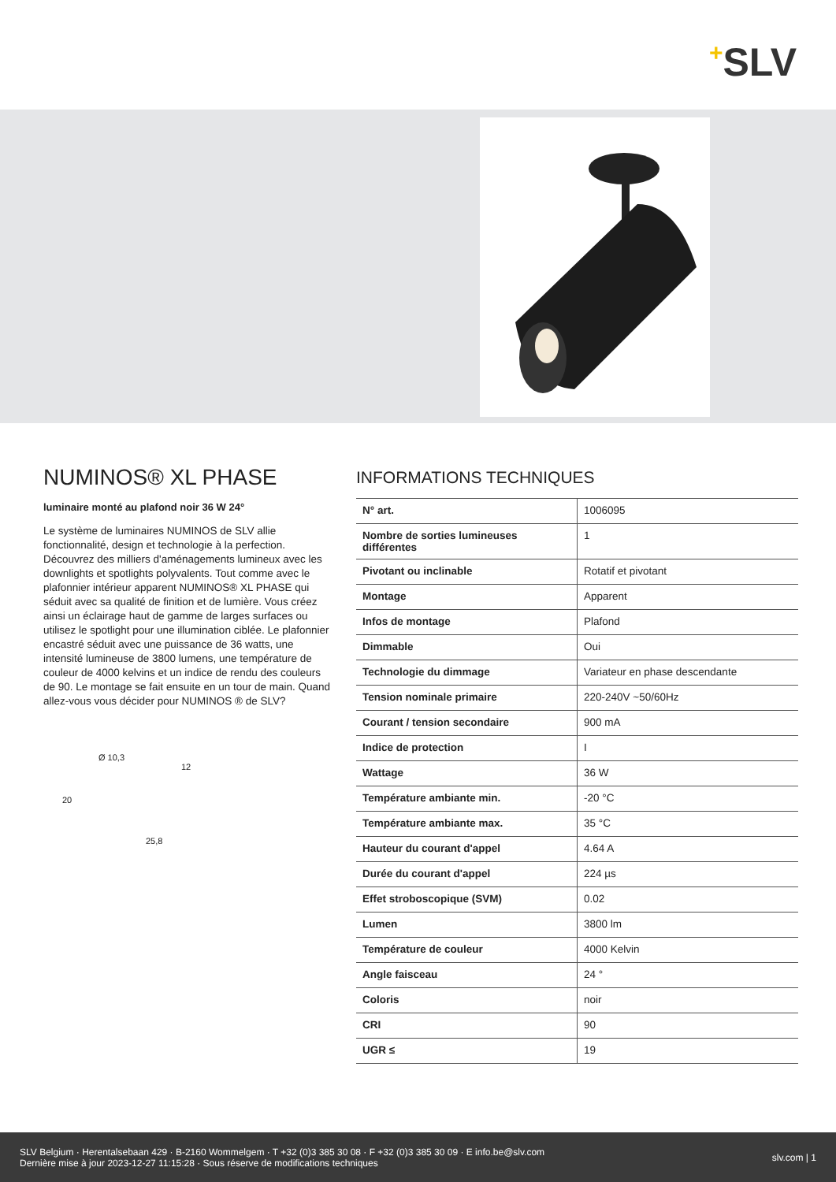+SLV
NUMINOS® XL PHASE
luminaire monté au plafond noir 36 W 24°
Le système de luminaires NUMINOS de SLV allie fonctionnalité, design et technologie à la perfection. Découvrez des milliers d'aménagements lumineux avec les downlights et spotlights polyvalents. Tout comme avec le plafonnier intérieur apparent NUMINOS® XL PHASE qui séduit avec sa qualité de finition et de lumière. Vous créez ainsi un éclairage haut de gamme de larges surfaces ou utilisez le spotlight pour une illumination ciblée. Le plafonnier encastré séduit avec une puissance de 36 watts, une intensité lumineuse de 3800 lumens, une température de couleur de 4000 kelvins et un indice de rendu des couleurs de 90. Le montage se fait ensuite en un tour de main. Quand allez-vous vous décider pour NUMINOS ® de SLV?
Ø 10,3
12
20
25,8
INFORMATIONS TECHNIQUES
| N° art. | 1006095 |
| Nombre de sorties lumineuses différentes | 1 |
| Pivotant ou inclinable | Rotatif et pivotant |
| Montage | Apparent |
| Infos de montage | Plafond |
| Dimmable | Oui |
| Technologie du dimmage | Variateur en phase descendante |
| Tension nominale primaire | 220-240V ~50/60Hz |
| Courant / tension secondaire | 900 mA |
| Indice de protection | I |
| Wattage | 36 W |
| Température ambiante min. | -20 °C |
| Température ambiante max. | 35 °C |
| Hauteur du courant d'appel | 4.64 A |
| Durée du courant d'appel | 224 µs |
| Effet stroboscopique (SVM) | 0.02 |
| Lumen | 3800 lm |
| Température de couleur | 4000 Kelvin |
| Angle faisceau | 24 ° |
| Coloris | noir |
| CRI | 90 |
| UGR ≤ | 19 |
SLV Belgium · Herentalsebaan 429 · B-2160 Wommelgem · T +32 (0)3 385 30 08 · F +32 (0)3 385 30 09 · E info.be@slv.com
Dernière mise à jour 2023-12-27 11:15:28 · Sous réserve de modifications techniques
slv.com | 1